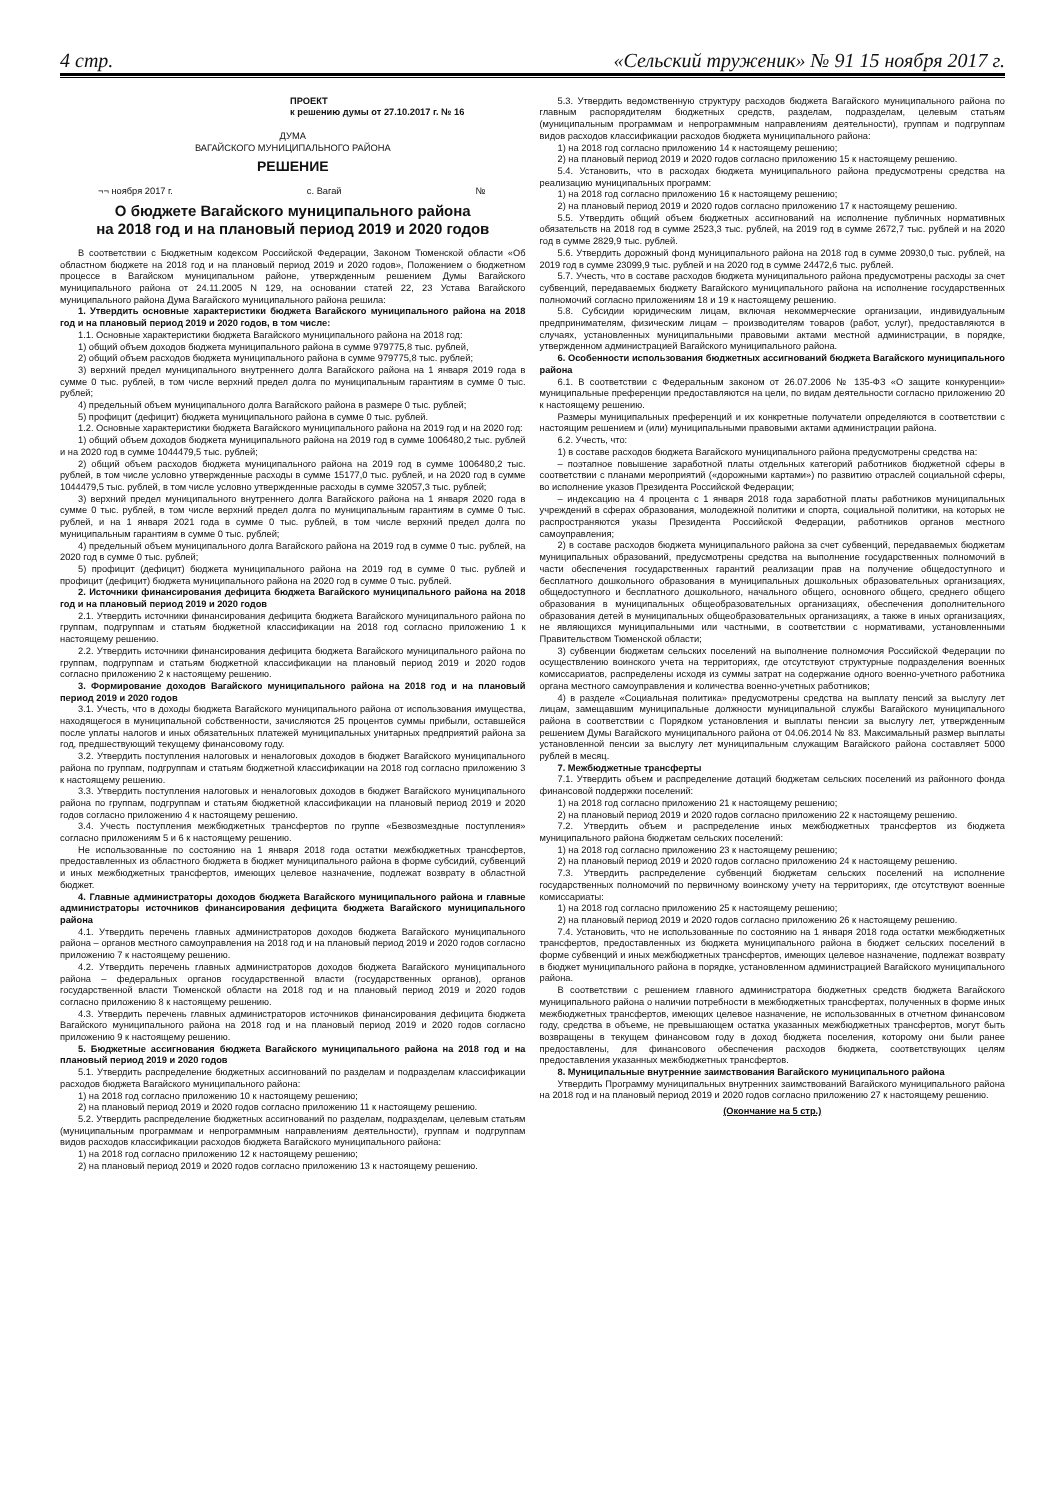4 стр. «Сельский труженик» № 91 15 ноября 2017 г.
ПРОЕКТ
к решению думы от 27.10.2017 г. № 16
ДУМА
ВАГАЙСКОГО МУНИЦИПАЛЬНОГО РАЙОНА
РЕШЕНИЕ
¬¬ ноября 2017 г. с. Вагай №
О бюджете Вагайского муниципального района
на 2018 год и на плановый период 2019 и 2020 годов
В соответствии с Бюджетным кодексом Российской Федерации, Законом Тюменской области «Об областном бюджете на 2018 год и на плановый период 2019 и 2020 годов», Положением о бюджетном процессе в Вагайском муниципальном районе, утвержденным решением Думы Вагайского муниципального района от 24.11.2005 N 129, на основании статей 22, 23 Устава Вагайского муниципального района Дума Вагайского муниципального района решила:
1. Утвердить основные характеристики бюджета Вагайского муниципального района на 2018 год и на плановый период 2019 и 2020 годов, в том числе:
1.1. Основные характеристики бюджета Вагайского муниципального района на 2018 год:
1) общий объем доходов бюджета муниципального района в сумме 979775,8 тыс. рублей,
2) общий объем расходов бюджета муниципального района в сумме 979775,8 тыс. рублей;
3) верхний предел муниципального внутреннего долга Вагайского района на 1 января 2019 года в сумме 0 тыс. рублей, в том числе верхний предел долга по муниципальным гарантиям в сумме 0 тыс. рублей;
4) предельный объем муниципального долга Вагайского района в размере 0 тыс. рублей;
5) профицит (дефицит) бюджета муниципального района в сумме 0 тыс. рублей.
1.2. Основные характеристики бюджета Вагайского муниципального района на 2019 год и на 2020 год:
1) общий объем доходов бюджета муниципального района на 2019 год в сумме 1006480,2 тыс. рублей и на 2020 год в сумме 1044479,5 тыс. рублей;
2) общий объем расходов бюджета муниципального района на 2019 год в сумме 1006480,2 тыс. рублей, в том числе условно утвержденные расходы в сумме 15177,0 тыс. рублей, и на 2020 год в сумме 1044479,5 тыс. рублей, в том числе условно утвержденные расходы в сумме 32057,3 тыс. рублей;
3) верхний предел муниципального внутреннего долга Вагайского района на 1 января 2020 года в сумме 0 тыс. рублей, в том числе верхний предел долга по муниципальным гарантиям в сумме 0 тыс. рублей, и на 1 января 2021 года в сумме 0 тыс. рублей, в том числе верхний предел долга по муниципальным гарантиям в сумме 0 тыс. рублей;
4) предельный объем муниципального долга Вагайского района на 2019 год в сумме 0 тыс. рублей, на 2020 год в сумме 0 тыс. рублей;
5) профицит (дефицит) бюджета муниципального района на 2019 год в сумме 0 тыс. рублей и профицит (дефицит) бюджета муниципального района на 2020 год в сумме 0 тыс. рублей.
2. Источники финансирования дефицита бюджета Вагайского муниципального района на 2018 год и на плановый период 2019 и 2020 годов
2.1. Утвердить источники финансирования дефицита бюджета Вагайского муниципального района по группам, подгруппам и статьям бюджетной классификации на 2018 год согласно приложению 1 к настоящему решению.
2.2. Утвердить источники финансирования дефицита бюджета Вагайского муниципального района по группам, подгруппам и статьям бюджетной классификации на плановый период 2019 и 2020 годов согласно приложению 2 к настоящему решению.
3. Формирование доходов Вагайского муниципального района на 2018 год и на плановый период 2019 и 2020 годов
3.1. Учесть, что в доходы бюджета Вагайского муниципального района от использования имущества, находящегося в муниципальной собственности, зачисляются 25 процентов суммы прибыли, оставшейся после уплаты налогов и иных обязательных платежей муниципальных унитарных предприятий района за год, предшествующий текущему финансовому году.
3.2. Утвердить поступления налоговых и неналоговых доходов в бюджет Вагайского муниципального района по группам, подгруппам и статьям бюджетной классификации на 2018 год согласно приложению 3 к настоящему решению.
3.3. Утвердить поступления налоговых и неналоговых доходов в бюджет Вагайского муниципального района по группам, подгруппам и статьям бюджетной классификации на плановый период 2019 и 2020 годов согласно приложению 4 к настоящему решению.
3.4. Учесть поступления межбюджетных трансфертов по группе «Безвозмездные поступления» согласно приложениям 5 и 6 к настоящему решению.
Не использованные по состоянию на 1 января 2018 года остатки межбюджетных трансфертов, предоставленных из областного бюджета в бюджет муниципального района в форме субсидий, субвенций и иных межбюджетных трансфертов, имеющих целевое назначение, подлежат возврату в областной бюджет.
4. Главные администраторы доходов бюджета Вагайского муниципального района и главные администраторы источников финансирования дефицита бюджета Вагайского муниципального района
4.1. Утвердить перечень главных администраторов доходов бюджета Вагайского муниципального района – органов местного самоуправления на 2018 год и на плановый период 2019 и 2020 годов согласно приложению 7 к настоящему решению.
4.2. Утвердить перечень главных администраторов доходов бюджета Вагайского муниципального района – федеральных органов государственной власти (государственных органов), органов государственной власти Тюменской области на 2018 год и на плановый период 2019 и 2020 годов согласно приложению 8 к настоящему решению.
4.3. Утвердить перечень главных администраторов источников финансирования дефицита бюджета Вагайского муниципального района на 2018 год и на плановый период 2019 и 2020 годов согласно приложению 9 к настоящему решению.
5. Бюджетные ассигнования бюджета Вагайского муниципального района на 2018 год и на плановый период 2019 и 2020 годов
5.1. Утвердить распределение бюджетных ассигнований по разделам и подразделам классификации расходов бюджета Вагайского муниципального района:
1) на 2018 год согласно приложению 10 к настоящему решению;
2) на плановый период 2019 и 2020 годов согласно приложению 11 к настоящему решению.
5.2. Утвердить распределение бюджетных ассигнований по разделам, подразделам, целевым статьям (муниципальным программам и непрограммным направлениям деятельности), группам и подгруппам видов расходов классификации расходов бюджета Вагайского муниципального района:
1) на 2018 год согласно приложению 12 к настоящему решению;
2) на плановый период 2019 и 2020 годов согласно приложению 13 к настоящему решению.
5.3. Утвердить ведомственную структуру расходов бюджета Вагайского муниципального района по главным распорядителям бюджетных средств, разделам, подразделам, целевым статьям (муниципальным программам и непрограммным направлениям деятельности), группам и подгруппам видов расходов классификации расходов бюджета муниципального района:
1) на 2018 год согласно приложению 14 к настоящему решению;
2) на плановый период 2019 и 2020 годов согласно приложению 15 к настоящему решению.
5.4. Установить, что в расходах бюджета муниципального района предусмотрены средства на реализацию муниципальных программ:
1) на 2018 год согласно приложению 16 к настоящему решению;
2) на плановый период 2019 и 2020 годов согласно приложению 17 к настоящему решению.
5.5. Утвердить общий объем бюджетных ассигнований на исполнение публичных нормативных обязательств на 2018 год в сумме 2523,3 тыс. рублей, на 2019 год в сумме 2672,7 тыс. рублей и на 2020 год в сумме 2829,9 тыс. рублей.
5.6. Утвердить дорожный фонд муниципального района на 2018 год в сумме 20930,0 тыс. рублей, на 2019 год в сумме 23099,9 тыс. рублей и на 2020 год в сумме 24472,6 тыс. рублей.
5.7. Учесть, что в составе расходов бюджета муниципального района предусмотрены расходы за счет субвенций, передаваемых бюджету Вагайского муниципального района на исполнение государственных полномочий согласно приложениям 18 и 19 к настоящему решению.
5.8. Субсидии юридическим лицам, включая некоммерческие организации, индивидуальным предпринимателям, физическим лицам – производителям товаров (работ, услуг), предоставляются в случаях, установленных муниципальными правовыми актами местной администрации, в порядке, утвержденном администрацией Вагайского муниципального района.
6. Особенности использования бюджетных ассигнований бюджета Вагайского муниципального района
6.1. В соответствии с Федеральным законом от 26.07.2006 № 135-ФЗ «О защите конкуренции» муниципальные преференции предоставляются на цели, по видам деятельности согласно приложению 20 к настоящему решению.
Размеры муниципальных преференций и их конкретные получатели определяются в соответствии с настоящим решением и (или) муниципальными правовыми актами администрации района.
6.2. Учесть, что:
1) в составе расходов бюджета Вагайского муниципального района предусмотрены средства на:
– поэтапное повышение заработной платы отдельных категорий работников бюджетной сферы в соответствии с планами мероприятий («дорожными картами») по развитию отраслей социальной сферы, во исполнение указов Президента Российской Федерации;
– индексацию на 4 процента с 1 января 2018 года заработной платы работников муниципальных учреждений в сферах образования, молодежной политики и спорта, социальной политики, на которых не распространяются указы Президента Российской Федерации, работников органов местного самоуправления;
2) в составе расходов бюджета муниципального района за счет субвенций, передаваемых бюджетам муниципальных образований, предусмотрены средства на выполнение государственных полномочий в части обеспечения государственных гарантий реализации прав на получение общедоступного и бесплатного дошкольного образования в муниципальных дошкольных образовательных организациях, общедоступного и бесплатного дошкольного, начального общего, основного общего, среднего общего образования в муниципальных общеобразовательных организациях, обеспечения дополнительного образования детей в муниципальных общеобразовательных организациях, а также в иных организациях, не являющихся муниципальными или частными, в соответствии с нормативами, установленными Правительством Тюменской области;
3) субвенции бюджетам сельских поселений на выполнение полномочия Российской Федерации по осуществлению воинского учета на территориях, где отсутствуют структурные подразделения военных комиссариатов, распределены исходя из суммы затрат на содержание одного военно-учетного работника органа местного самоуправления и количества военно-учетных работников;
4) в разделе «Социальная политика» предусмотрены средства на выплату пенсий за выслугу лет лицам, замещавшим муниципальные должности муниципальной службы Вагайского муниципального района в соответствии с Порядком установления и выплаты пенсии за выслугу лет, утвержденным решением Думы Вагайского муниципального района от 04.06.2014 № 83. Максимальный размер выплаты установленной пенсии за выслугу лет муниципальным служащим Вагайского района составляет 5000 рублей в месяц.
7. Межбюджетные трансферты
7.1. Утвердить объем и распределение дотаций бюджетам сельских поселений из районного фонда финансовой поддержки поселений:
1) на 2018 год согласно приложению 21 к настоящему решению;
2) на плановый период 2019 и 2020 годов согласно приложению 22 к настоящему решению.
7.2. Утвердить объем и распределение иных межбюджетных трансфертов из бюджета муниципального района бюджетам сельских поселений:
1) на 2018 год согласно приложению 23 к настоящему решению;
2) на плановый период 2019 и 2020 годов согласно приложению 24 к настоящему решению.
7.3. Утвердить распределение субвенций бюджетам сельских поселений на исполнение государственных полномочий по первичному воинскому учету на территориях, где отсутствуют военные комиссариаты:
1) на 2018 год согласно приложению 25 к настоящему решению;
2) на плановый период 2019 и 2020 годов согласно приложению 26 к настоящему решению.
7.4. Установить, что не использованные по состоянию на 1 января 2018 года остатки межбюджетных трансфертов, предоставленных из бюджета муниципального района в бюджет сельских поселений в форме субвенций и иных межбюджетных трансфертов, имеющих целевое назначение, подлежат возврату в бюджет муниципального района в порядке, установленном администрацией Вагайского муниципального района.
В соответствии с решением главного администратора бюджетных средств бюджета Вагайского муниципального района о наличии потребности в межбюджетных трансфертах, полученных в форме иных межбюджетных трансфертов, имеющих целевое назначение, не использованных в отчетном финансовом году, средства в объеме, не превышающем остатка указанных межбюджетных трансфертов, могут быть возвращены в текущем финансовом году в доход бюджета поселения, которому они были ранее предоставлены, для финансового обеспечения расходов бюджета, соответствующих целям предоставления указанных межбюджетных трансфертов.
8. Муниципальные внутренние заимствования Вагайского муниципального района
Утвердить Программу муниципальных внутренних заимствований Вагайского муниципального района на 2018 год и на плановый период 2019 и 2020 годов согласно приложению 27 к настоящему решению.
(Окончание на 5 стр.)